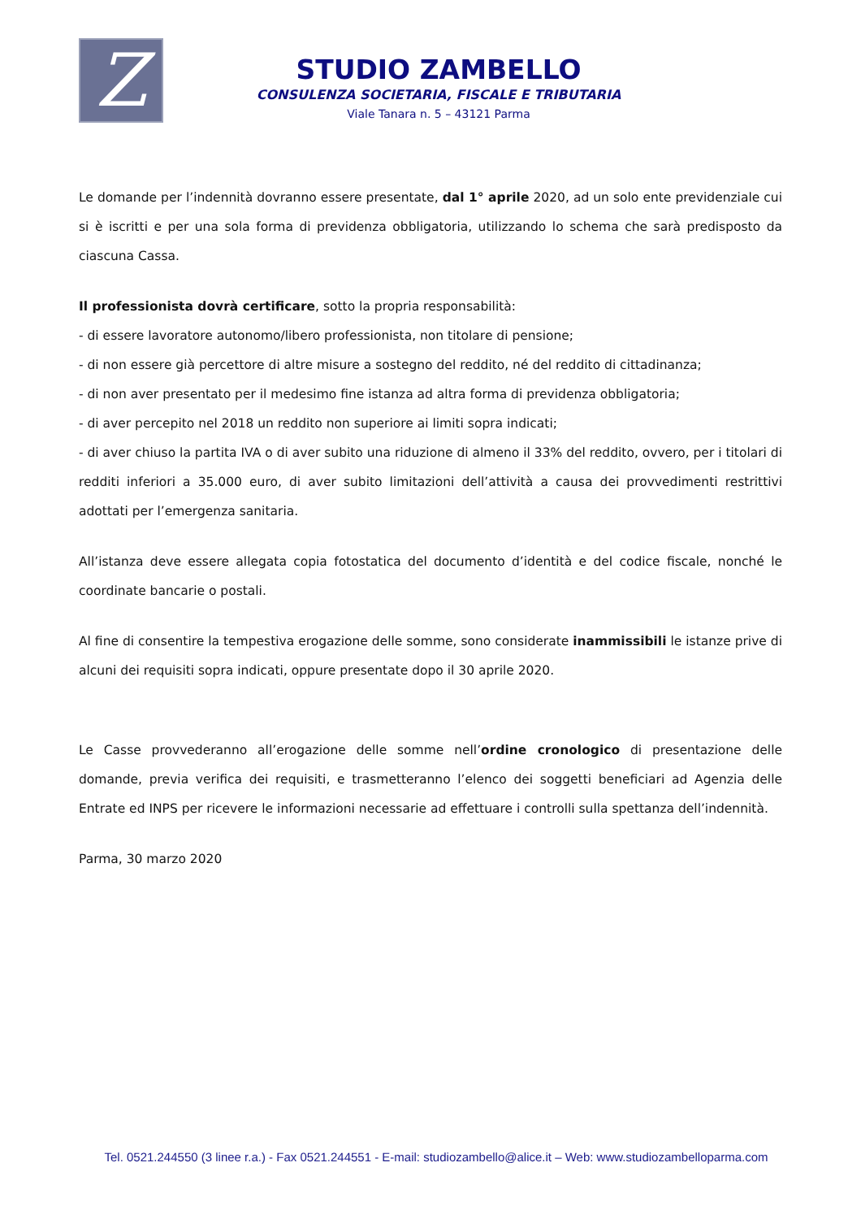Z
STUDIO ZAMBELLO
CONSULENZA SOCIETARIA, FISCALE E TRIBUTARIA
Viale Tanara n. 5 – 43121 Parma
Le domande per l’indennità dovranno essere presentate, dal 1° aprile 2020, ad un solo ente previdenziale cui si è iscritti e per una sola forma di previdenza obbligatoria, utilizzando lo schema che sarà predisposto da ciascuna Cassa.
Il professionista dovrà certificare, sotto la propria responsabilità:
- di essere lavoratore autonomo/libero professionista, non titolare di pensione;
- di non essere già percettore di altre misure a sostegno del reddito, né del reddito di cittadinanza;
- di non aver presentato per il medesimo fine istanza ad altra forma di previdenza obbligatoria;
- di aver percepito nel 2018 un reddito non superiore ai limiti sopra indicati;
- di aver chiuso la partita IVA o di aver subito una riduzione di almeno il 33% del reddito, ovvero, per i titolari di redditi inferiori a 35.000 euro, di aver subito limitazioni dell’attività a causa dei provvedimenti restrittivi adottati per l’emergenza sanitaria.
All’istanza deve essere allegata copia fotostatica del documento d’identità e del codice fiscale, nonché le coordinate bancarie o postali.
Al fine di consentire la tempestiva erogazione delle somme, sono considerate inammissibili le istanze prive di alcuni dei requisiti sopra indicati, oppure presentate dopo il 30 aprile 2020.
Le Casse provvederanno all’erogazione delle somme nell’ordine cronologico di presentazione delle domande, previa verifica dei requisiti, e trasmetteranno l’elenco dei soggetti beneficiari ad Agenzia delle Entrate ed INPS per ricevere le informazioni necessarie ad effettuare i controlli sulla spettanza dell’indennità.
Parma, 30 marzo 2020
Tel. 0521.244550 (3 linee r.a.) - Fax 0521.244551 - E-mail: studiozambello@alice.it – Web: www.studiozambelloparma.com